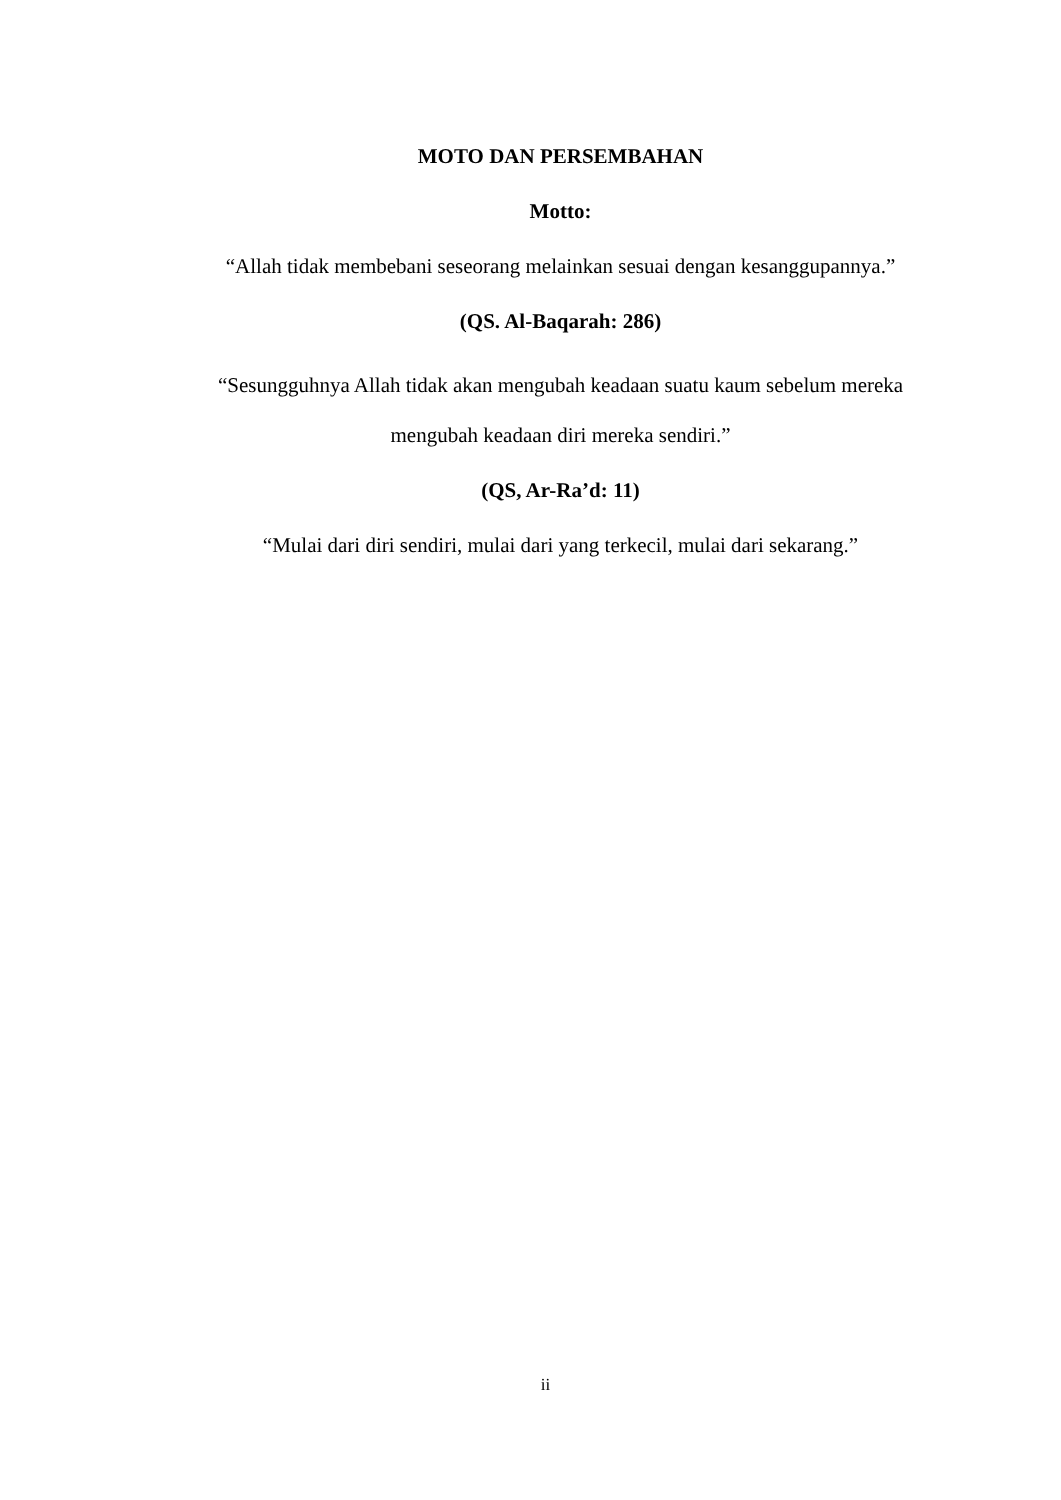MOTO DAN PERSEMBAHAN
Motto:
“Allah tidak membebani seseorang melainkan sesuai dengan kesanggupannya.”
(QS. Al-Baqarah: 286)
“Sesungguhnya Allah tidak akan mengubah keadaan suatu kaum sebelum mereka mengubah keadaan diri mereka sendiri.”
(QS, Ar-Ra’d: 11)
“Mulai dari diri sendiri, mulai dari yang terkecil, mulai dari sekarang.”
ii